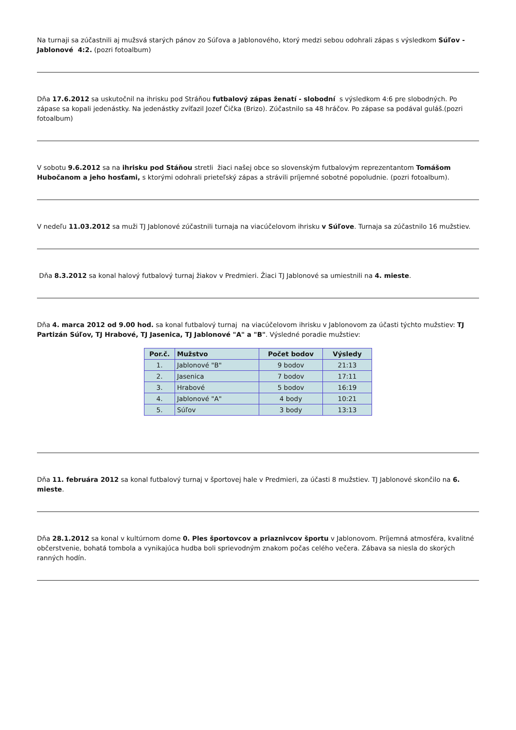Na turnaji sa zúčastnili aj mužsvá starých pánov zo Súľova a Jablonového, ktorý medzi sebou odohrali zápas s výsledkom Súľov - Jablonové 4:2. (pozri fotoalbum)
Dňa 17.6.2012 sa uskutočnil na ihrisku pod Stráňou futbalový zápas ženatí - slobodní s výsledkom 4:6 pre slobodných. Po zápase sa kopali jedenástky. Na jedenástky zvíťazil Jozef Čička (Brizo). Zúčastnilo sa 48 hráčov. Po zápase sa podával guláš.(pozri fotoalbum)
V sobotu 9.6.2012 sa na ihrisku pod Stáňou stretli žiaci našej obce so slovenským futbalovým reprezentantom Tomášom Hubočanom a jeho hosťami, s ktorými odohrali prieteľský zápas a strávili príjemné sobotné popoludnie. (pozri fotoalbum).
V nedeľu 11.03.2012 sa muži TJ Jablonové zúčastnili turnaja na viacúčelovom ihrisku v Súľove. Turnaja sa zúčastnilo 16 mužstiev.
Dňa 8.3.2012 sa konal halový futbalový turnaj žiakov v Predmieri. Žiaci TJ Jablonové sa umiestnili na 4. mieste.
Dňa 4. marca 2012 od 9.00 hod. sa konal futbalový turnaj na viacúčelovom ihrisku v Jablonovom za účasti týchto mužstiev: TJ Partizán Súľov, TJ Hrabové, TJ Jasenica, TJ Jablonové "A" a "B". Výsledné poradie mužstiev:
| Por.č. | Mužstvo | Počet bodov | Výsledy |
| --- | --- | --- | --- |
| 1. | Jablonové "B" | 9 bodov | 21:13 |
| 2. | Jasenica | 7 bodov | 17:11 |
| 3. | Hrabové | 5 bodov | 16:19 |
| 4. | Jablonové "A" | 4 body | 10:21 |
| 5. | Súľov | 3 body | 13:13 |
Dňa 11. februára 2012 sa konal futbalový turnaj v športovej hale v Predmieri, za účasti 8 mužstiev. TJ Jablonové skončilo na 6. mieste.
Dňa 28.1.2012 sa konal v kultúrnom dome 0. Ples športovcov a priaznivcov športu v Jablonovom. Príjemná atmosféra, kvalitné občerstvenie, bohatá tombola a vynikajúca hudba boli sprievodným znakom počas celého večera. Zábava sa niesla do skorých ranných hodín.